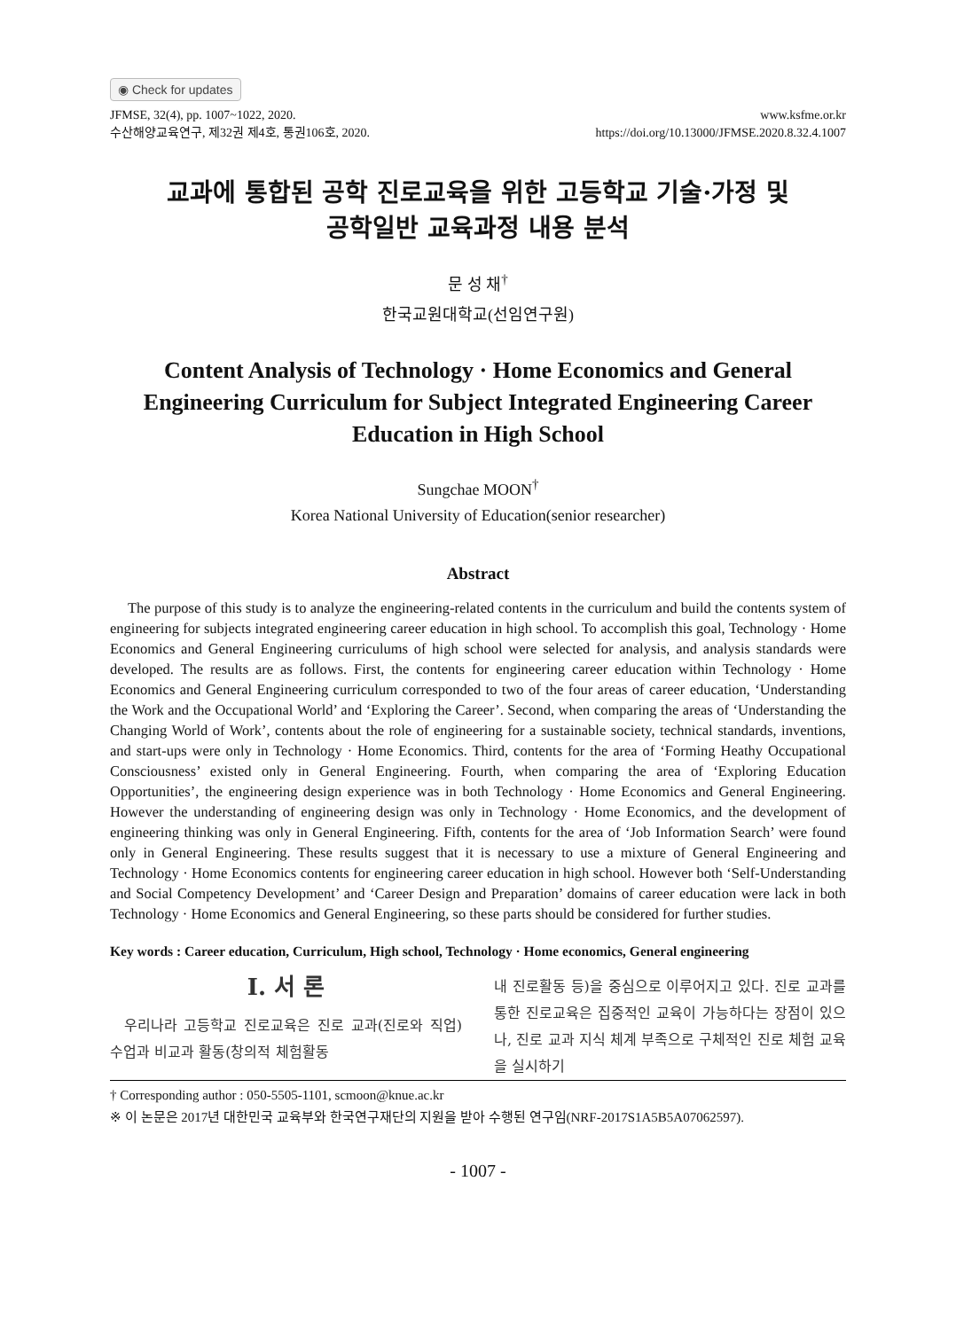◉ Check for updates
JFMSE, 32(4), pp. 1007~1022, 2020.
수산해양교육연구, 제32권 제4호, 통권106호, 2020.
www.ksfme.or.kr
https://doi.org/10.13000/JFMSE.2020.8.32.4.1007
교과에 통합된 공학 진로교육을 위한 고등학교 기술·가정 및
공학일반 교육과정 내용 분석
문 성 채<sup>†</sup>
한국교원대학교(선임연구원)
Content Analysis of Technology · Home Economics and General Engineering Curriculum for Subject Integrated Engineering Career Education in High School
Sungchae MOON<sup>†</sup>
Korea National University of Education(senior researcher)
Abstract
The purpose of this study is to analyze the engineering-related contents in the curriculum and build the contents system of engineering for subjects integrated engineering career education in high school. To accomplish this goal, Technology · Home Economics and General Engineering curriculums of high school were selected for analysis, and analysis standards were developed. The results are as follows. First, the contents for engineering career education within Technology · Home Economics and General Engineering curriculum corresponded to two of the four areas of career education, ‘Understanding the Work and the Occupational World’ and ‘Exploring the Career’. Second, when comparing the areas of ‘Understanding the Changing World of Work’, contents about the role of engineering for a sustainable society, technical standards, inventions, and start-ups were only in Technology · Home Economics. Third, contents for the area of ‘Forming Heathy Occupational Consciousness’ existed only in General Engineering. Fourth, when comparing the area of ‘Exploring Education Opportunities’, the engineering design experience was in both Technology · Home Economics and General Engineering. However the understanding of engineering design was only in Technology · Home Economics, and the development of engineering thinking was only in General Engineering. Fifth, contents for the area of ‘Job Information Search’ were found only in General Engineering. These results suggest that it is necessary to use a mixture of General Engineering and Technology · Home Economics contents for engineering career education in high school. However both ‘Self-Understanding and Social Competency Development’ and ‘Career Design and Preparation’ domains of career education were lack in both Technology · Home Economics and General Engineering, so these parts should be considered for further studies.
Key words : Career education, Curriculum, High school, Technology · Home economics, General engineering
Ⅰ. 서 론
우리나라 고등학교 진로교육은 진로 교과(진로와 직업) 수업과 비교과 활동(창의적 체험활동
내 진로활동 등)을 중심으로 이루어지고 있다. 진로 교과를 통한 진로교육은 집중적인 교육이 가능하다는 장점이 있으나, 진로 교과 지식 체계 부족으로 구체적인 진로 체험 교육을 실시하기
† Corresponding author : 050-5505-1101, scmoon@knue.ac.kr
※ 이 논문은 2017년 대한민국 교육부와 한국연구재단의 지원을 받아 수행된 연구임(NRF-2017S1A5B5A07062597).
- 1007 -